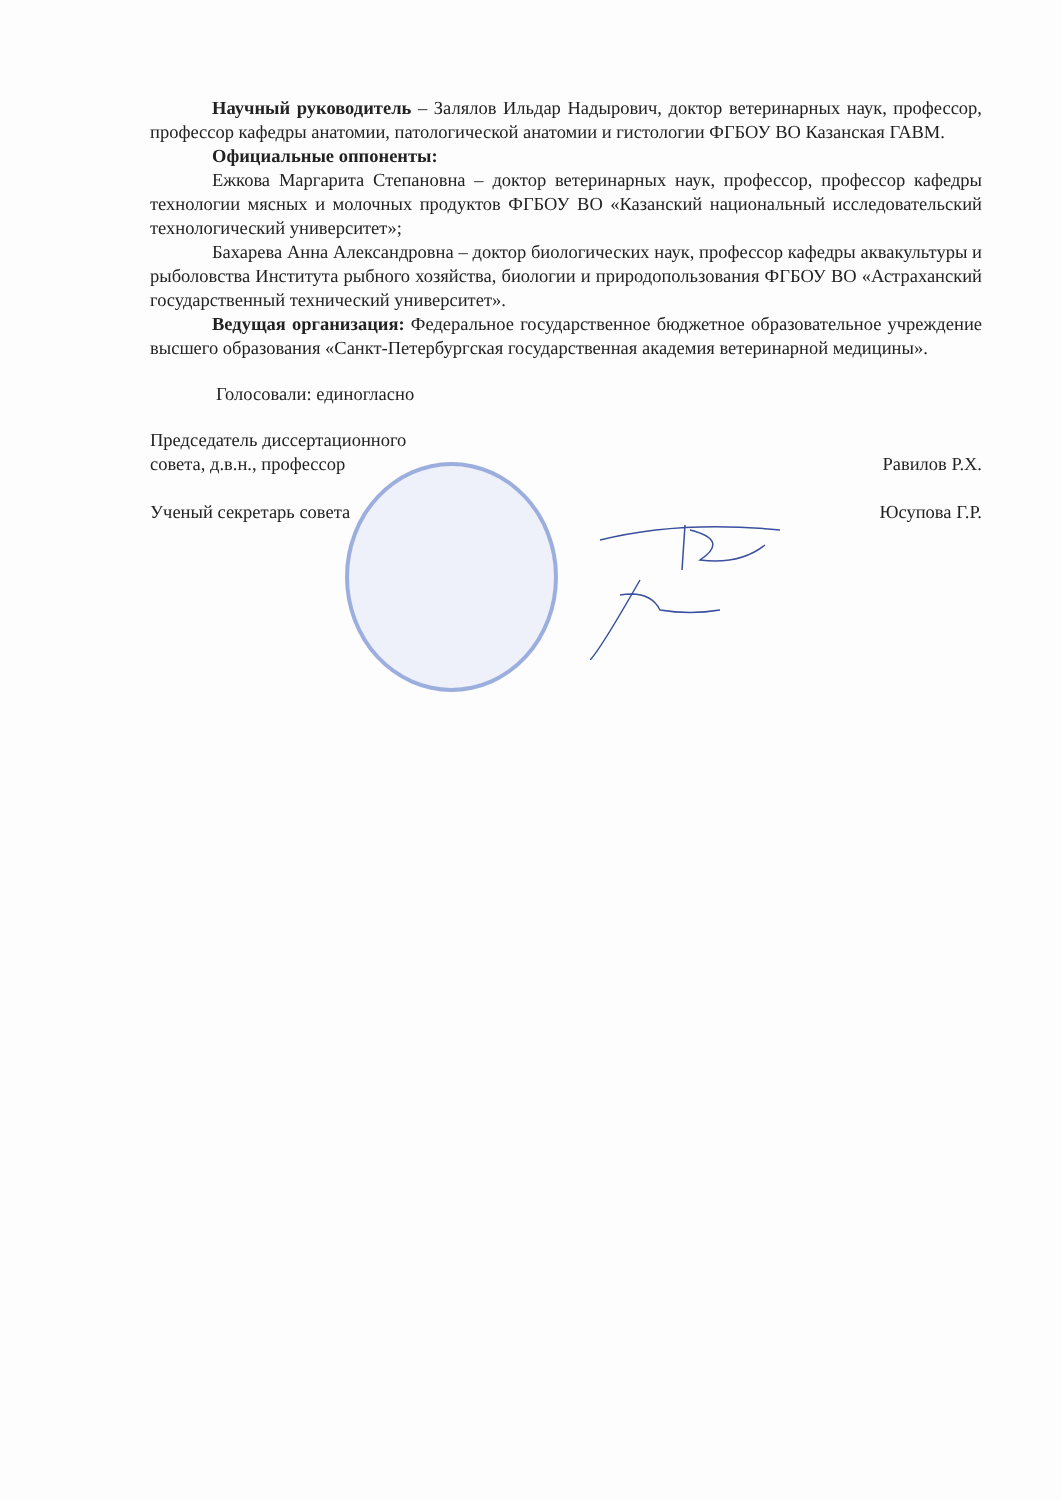Научный руководитель – Залялов Ильдар Надырович, доктор ветеринарных наук, профессор, профессор кафедры анатомии, патологической анатомии и гистологии ФГБОУ ВО Казанская ГАВМ.
Официальные оппоненты:
Ежкова Маргарита Степановна – доктор ветеринарных наук, профессор, профессор кафедры технологии мясных и молочных продуктов ФГБОУ ВО «Казанский национальный исследовательский технологический университет»;
Бахарева Анна Александровна – доктор биологических наук, профессор кафедры аквакультуры и рыболовства Института рыбного хозяйства, биологии и природопользования ФГБОУ ВО «Астраханский государственный технический университет».
Ведущая организация: Федеральное государственное бюджетное образовательное учреждение высшего образования «Санкт-Петербургская государственная академия ветеринарной медицины».
Голосовали: единогласно
Председатель диссертационного
совета, д.в.н., профессор
Равилов Р.Х.
Ученый секретарь совета Юсупова Г.Р.